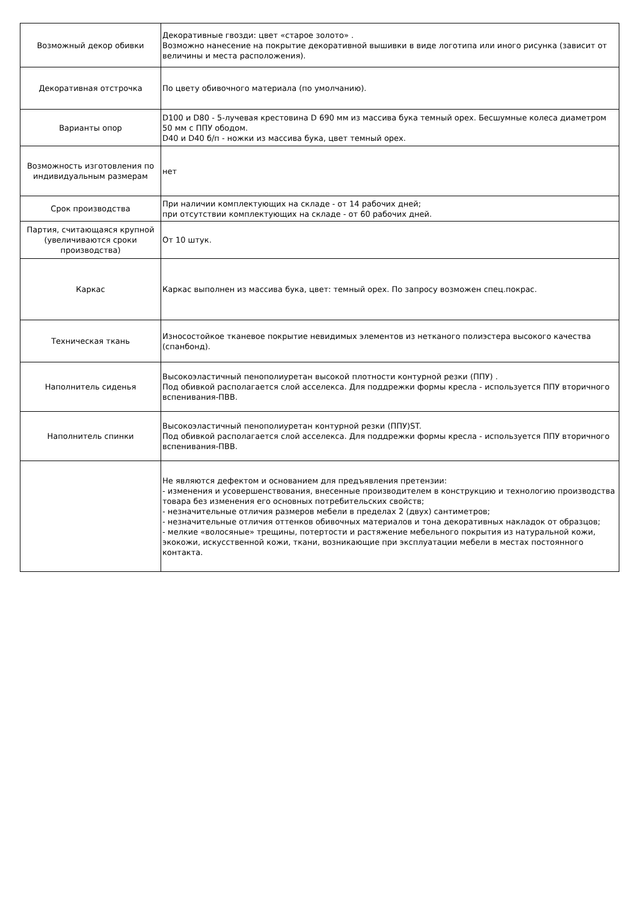| Возможный декор обивки | Декоративные гвозди: цвет «старое золото» . Возможно нанесение на покрытие декоративной вышивки в виде логотипа или иного рисунка (зависит от величины и места расположения). |
| Декоративная отстрочка | По цвету обивочного материала (по умолчанию). |
| Варианты опор | D100 и D80 - 5-лучевая крестовина D 690 мм из массива бука темный орех. Бесшумные колеса диаметром 50 мм с ППУ ободом. D40 и D40 б/п - ножки из массива бука, цвет темный орех. |
| Возможность изготовления по индивидуальным размерам | нет |
| Срок производства | При наличии комплектующих на складе - от 14 рабочих дней; при отсутствии комплектующих на складе - от 60 рабочих дней. |
| Партия, считающаяся крупной (увеличиваются сроки производства) | От 10 штук. |
| Каркас | Каркас выполнен из массива бука, цвет: темный орех. По запросу возможен спец.покрас. |
| Техническая ткань | Износостойкое тканевое покрытие невидимых элементов из нетканого полиэстера высокого качества (спанбонд). |
| Наполнитель сиденья | Высокоэластичный пенополиуретан высокой плотности контурной резки (ППУ) . Под обивкой располагается слой асселекса. Для поддрежки формы кресла - используется ППУ вторичного вспенивания-ПВВ. |
| Наполнитель спинки | Высокоэластичный пенополиуретан контурной резки (ППУ)ST. Под обивкой располагается слой асселекса. Для поддрежки формы кресла - используется ППУ вторичного вспенивания-ПВВ. |
| | Не являются дефектом и основанием для предъявления претензии: - изменения и усовершенствования, внесенные производителем в конструкцию и технологию производства товара без изменения его основных потребительских свойств; - незначительные отличия размеров мебели в пределах 2 (двух) сантиметров; - незначительные отличия оттенков обивочных материалов и тона декоративных накладок от образцов; - мелкие «волосяные» трещины, потертости и растяжение мебельного покрытия из натуральной кожи, экокожи, искусственной кожи, ткани, возникающие при эксплуатации мебели в местах постоянного контакта. |